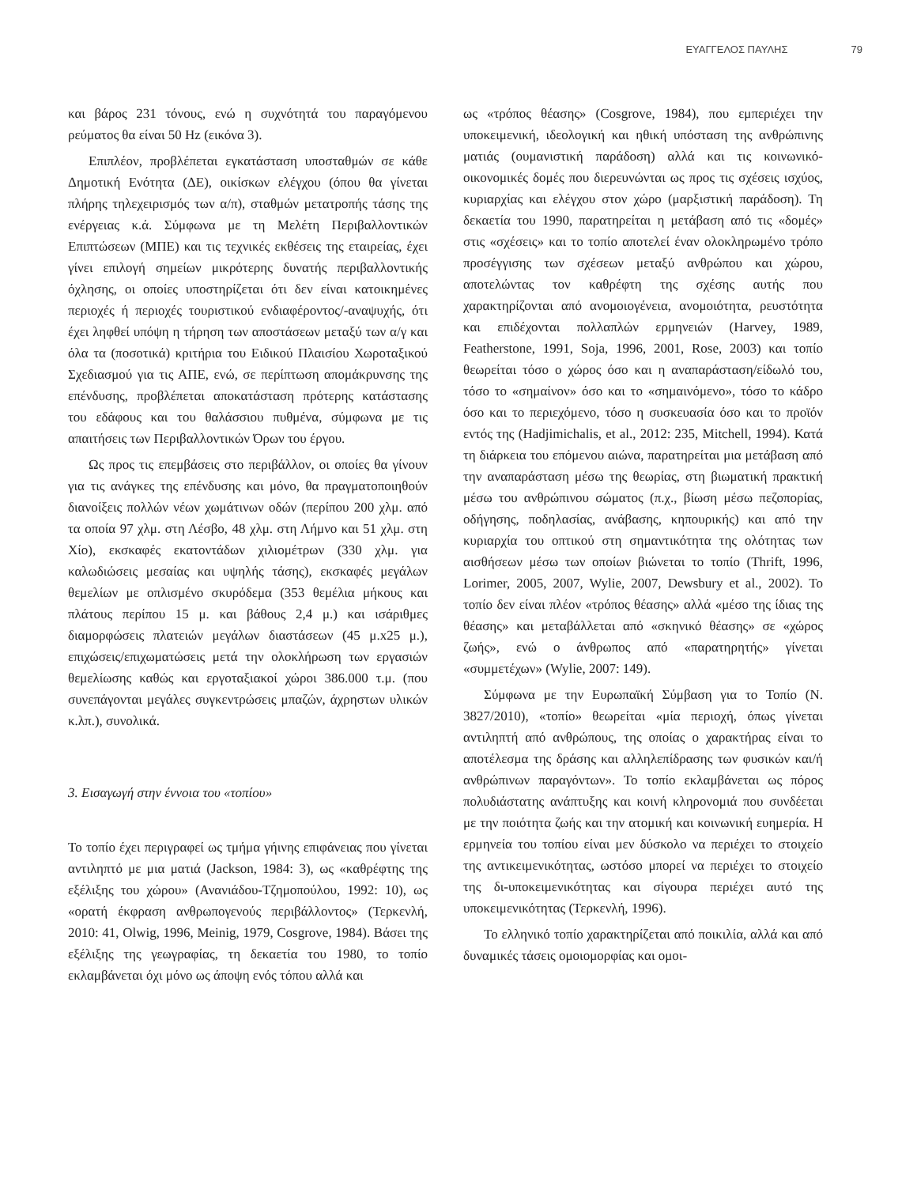ΕΥΑΓΓΕΛΟΣ ΠΑΥΛΗΣ 79
και βάρος 231 τόνους, ενώ η συχνότητά του παραγόμενου ρεύματος θα είναι 50 Hz (εικόνα 3).
Επιπλέον, προβλέπεται εγκατάσταση υποσταθμών σε κάθε Δημοτική Ενότητα (ΔΕ), οικίσκων ελέγχου (όπου θα γίνεται πλήρης τηλεχειρισμός των α/π), σταθμών μετατροπής τάσης της ενέργειας κ.ά. Σύμφωνα με τη Μελέτη Περιβαλλοντικών Επιπτώσεων (ΜΠΕ) και τις τεχνικές εκθέσεις της εταιρείας, έχει γίνει επιλογή σημείων μικρότερης δυνατής περιβαλλοντικής όχλησης, οι οποίες υποστηρίζεται ότι δεν είναι κατοικημένες περιοχές ή περιοχές τουριστικού ενδιαφέροντος/-αναψυχής, ότι έχει ληφθεί υπόψη η τήρηση των αποστάσεων μεταξύ των α/γ και όλα τα (ποσοτικά) κριτήρια του Ειδικού Πλαισίου Χωροταξικού Σχεδιασμού για τις ΑΠΕ, ενώ, σε περίπτωση απομάκρυνσης της επένδυσης, προβλέπεται αποκατάσταση πρότερης κατάστασης του εδάφους και του θαλάσσιου πυθμένα, σύμφωνα με τις απαιτήσεις των Περιβαλλοντικών Όρων του έργου.
Ως προς τις επεμβάσεις στο περιβάλλον, οι οποίες θα γίνουν για τις ανάγκες της επένδυσης και μόνο, θα πραγματοποιηθούν διανοίξεις πολλών νέων χωμάτινων οδών (περίπου 200 χλμ. από τα οποία 97 χλμ. στη Λέσβο, 48 χλμ. στη Λήμνο και 51 χλμ. στη Χίο), εκσκαφές εκατοντάδων χιλιομέτρων (330 χλμ. για καλωδιώσεις μεσαίας και υψηλής τάσης), εκσκαφές μεγάλων θεμελίων με οπλισμένο σκυρόδεμα (353 θεμέλια μήκους και πλάτους περίπου 15 μ. και βάθους 2,4 μ.) και ισάριθμες διαμορφώσεις πλατειών μεγάλων διαστάσεων (45 μ.x25 μ.), επιχώσεις/επιχωματώσεις μετά την ολοκλήρωση των εργασιών θεμελίωσης καθώς και εργοταξιακοί χώροι 386.000 τ.μ. (που συνεπάγονται μεγάλες συγκεντρώσεις μπαζών, άχρηστων υλικών κ.λπ.), συνολικά.
3. Εισαγωγή στην έννοια του «τοπίου»
Το τοπίο έχει περιγραφεί ως τμήμα γήινης επιφάνειας που γίνεται αντιληπτό με μια ματιά (Jackson, 1984: 3), ως «καθρέφτης της εξέλιξης του χώρου» (Ανανιάδου-Τζημοπούλου, 1992: 10), ως «ορατή έκφραση ανθρωπογενούς περιβάλλοντος» (Τερκενλή, 2010: 41, Olwig, 1996, Meinig, 1979, Cosgrove, 1984). Βάσει της εξέλιξης της γεωγραφίας, τη δεκαετία του 1980, το τοπίο εκλαμβάνεται όχι μόνο ως άποψη ενός τόπου αλλά και
ως «τρόπος θέασης» (Cosgrove, 1984), που εμπεριέχει την υποκειμενική, ιδεολογική και ηθική υπόσταση της ανθρώπινης ματιάς (ουμανιστική παράδοση) αλλά και τις κοινωνικό-οικονομικές δομές που διερευνώνται ως προς τις σχέσεις ισχύος, κυριαρχίας και ελέγχου στον χώρο (μαρξιστική παράδοση). Τη δεκαετία του 1990, παρατηρείται η μετάβαση από τις «δομές» στις «σχέσεις» και το τοπίο αποτελεί έναν ολοκληρωμένο τρόπο προσέγγισης των σχέσεων μεταξύ ανθρώπου και χώρου, αποτελώντας τον καθρέφτη της σχέσης αυτής που χαρακτηρίζονται από ανομοιογένεια, ανομοιότητα, ρευστότητα και επιδέχονται πολλαπλών ερμηνειών (Harvey, 1989, Featherstone, 1991, Soja, 1996, 2001, Rose, 2003) και τοπίο θεωρείται τόσο ο χώρος όσο και η αναπαράσταση/είδωλό του, τόσο το «σημαίνον» όσο και το «σημαινόμενο», τόσο το κάδρο όσο και το περιεχόμενο, τόσο η συσκευασία όσο και το προϊόν εντός της (Hadjimichalis, et al., 2012: 235, Mitchell, 1994). Κατά τη διάρκεια του επόμενου αιώνα, παρατηρείται μια μετάβαση από την αναπαράσταση μέσω της θεωρίας, στη βιωματική πρακτική μέσω του ανθρώπινου σώματος (π.χ., βίωση μέσω πεζοπορίας, οδήγησης, ποδηλασίας, ανάβασης, κηπουρικής) και από την κυριαρχία του οπτικού στη σημαντικότητα της ολότητας των αισθήσεων μέσω των οποίων βιώνεται το τοπίο (Thrift, 1996, Lorimer, 2005, 2007, Wylie, 2007, Dewsbury et al., 2002). Το τοπίο δεν είναι πλέον «τρόπος θέασης» αλλά «μέσο της ίδιας της θέασης» και μεταβάλλεται από «σκηνικό θέασης» σε «χώρος ζωής», ενώ ο άνθρωπος από «παρατηρητής» γίνεται «συμμετέχων» (Wylie, 2007: 149).
Σύμφωνα με την Ευρωπαϊκή Σύμβαση για το Τοπίο (Ν. 3827/2010), «τοπίο» θεωρείται «μία περιοχή, όπως γίνεται αντιληπτή από ανθρώπους, της οποίας ο χαρακτήρας είναι το αποτέλεσμα της δράσης και αλληλεπίδρασης των φυσικών και/ή ανθρώπινων παραγόντων». Το τοπίο εκλαμβάνεται ως πόρος πολυδιάστατης ανάπτυξης και κοινή κληρονομιά που συνδέεται με την ποιότητα ζωής και την ατομική και κοινωνική ευημερία. Η ερμηνεία του τοπίου είναι μεν δύσκολο να περιέχει το στοιχείο της αντικειμενικότητας, ωστόσο μπορεί να περιέχει το στοιχείο της δι-υποκειμενικότητας και σίγουρα περιέχει αυτό της υποκειμενικότητας (Τερκενλή, 1996).
Το ελληνικό τοπίο χαρακτηρίζεται από ποικιλία, αλλά και από δυναμικές τάσεις ομοιομορφίας και ομοι-